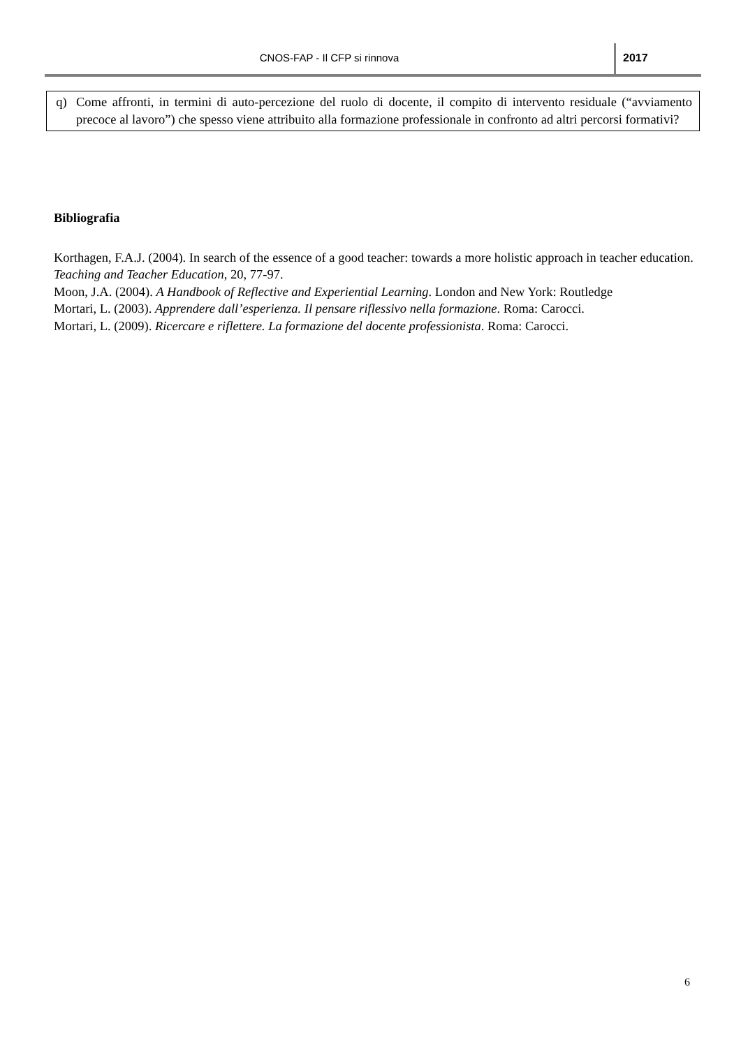CNOS-FAP - Il CFP si rinnova 2017
q) Come affronti, in termini di auto-percezione del ruolo di docente, il compito di intervento residuale (“avviamento precoce al lavoro”) che spesso viene attribuito alla formazione professionale in confronto ad altri percorsi formativi?
Bibliografia
Korthagen, F.A.J. (2004). In search of the essence of a good teacher: towards a more holistic approach in teacher education. Teaching and Teacher Education, 20, 77-97.
Moon, J.A. (2004). A Handbook of Reflective and Experiential Learning. London and New York: Routledge
Mortari, L. (2003). Apprendere dall’esperienza. Il pensare riflessivo nella formazione. Roma: Carocci.
Mortari, L. (2009). Ricercare e riflettere. La formazione del docente professionista. Roma: Carocci.
6